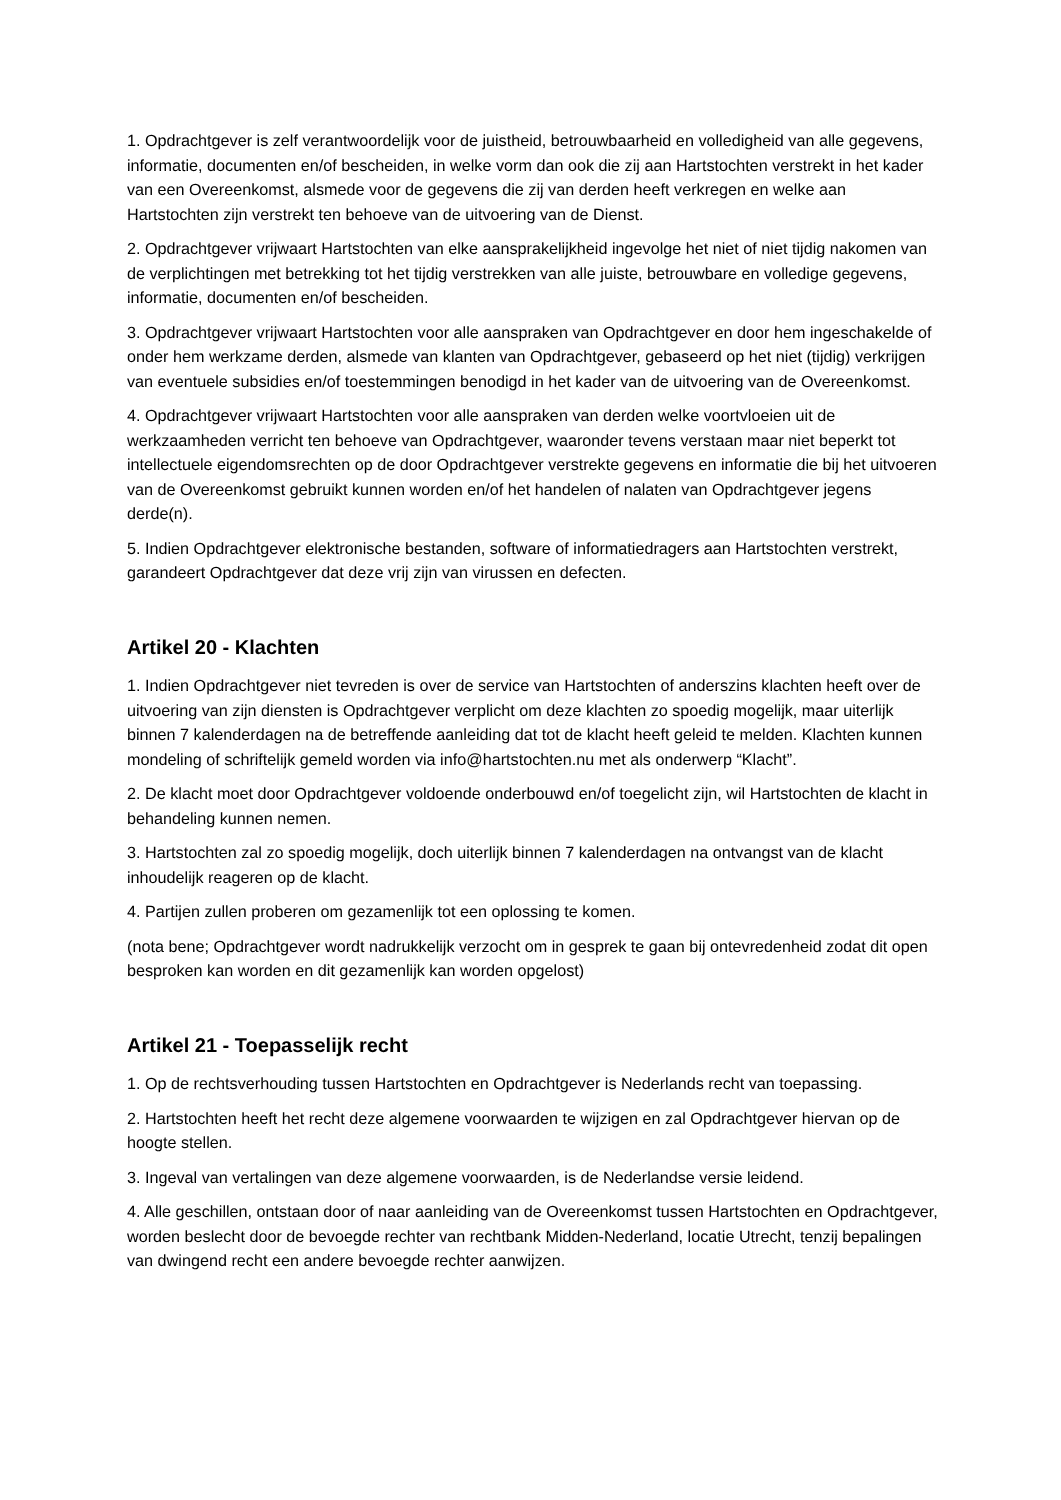1. Opdrachtgever is zelf verantwoordelijk voor de juistheid, betrouwbaarheid en volledigheid van alle gegevens, informatie, documenten en/of bescheiden, in welke vorm dan ook die zij aan Hartstochten verstrekt in het kader van een Overeenkomst, alsmede voor de gegevens die zij van derden heeft verkregen en welke aan Hartstochten zijn verstrekt ten behoeve van de uitvoering van de Dienst.
2. Opdrachtgever vrijwaart Hartstochten van elke aansprakelijkheid ingevolge het niet of niet tijdig nakomen van de verplichtingen met betrekking tot het tijdig verstrekken van alle juiste, betrouwbare en volledige gegevens, informatie, documenten en/of bescheiden.
3. Opdrachtgever vrijwaart Hartstochten voor alle aanspraken van Opdrachtgever en door hem ingeschakelde of onder hem werkzame derden, alsmede van klanten van Opdrachtgever, gebaseerd op het niet (tijdig) verkrijgen van eventuele subsidies en/of toestemmingen benodigd in het kader van de uitvoering van de Overeenkomst.
4. Opdrachtgever vrijwaart Hartstochten voor alle aanspraken van derden welke voortvloeien uit de werkzaamheden verricht ten behoeve van Opdrachtgever, waaronder tevens verstaan maar niet beperkt tot intellectuele eigendomsrechten op de door Opdrachtgever verstrekte gegevens en informatie die bij het uitvoeren van de Overeenkomst gebruikt kunnen worden en/of het handelen of nalaten van Opdrachtgever jegens derde(n).
5. Indien Opdrachtgever elektronische bestanden, software of informatiedragers aan Hartstochten verstrekt, garandeert Opdrachtgever dat deze vrij zijn van virussen en defecten.
Artikel 20 - Klachten
1. Indien Opdrachtgever niet tevreden is over de service van Hartstochten of anderszins klachten heeft over de uitvoering van zijn diensten is Opdrachtgever verplicht om deze klachten zo spoedig mogelijk, maar uiterlijk binnen 7 kalenderdagen na de betreffende aanleiding dat tot de klacht heeft geleid te melden. Klachten kunnen mondeling of schriftelijk gemeld worden via info@hartstochten.nu met als onderwerp “Klacht”.
2. De klacht moet door Opdrachtgever voldoende onderbouwd en/of toegelicht zijn, wil Hartstochten de klacht in behandeling kunnen nemen.
3. Hartstochten zal zo spoedig mogelijk, doch uiterlijk binnen 7 kalenderdagen na ontvangst van de klacht inhoudelijk reageren op de klacht.
4. Partijen zullen proberen om gezamenlijk tot een oplossing te komen.
(nota bene; Opdrachtgever wordt nadrukkelijk verzocht om in gesprek te gaan bij ontevredenheid zodat dit open besproken kan worden en dit gezamenlijk kan worden opgelost)
Artikel 21 - Toepasselijk recht
1. Op de rechtsverhouding tussen Hartstochten en Opdrachtgever is Nederlands recht van toepassing.
2. Hartstochten heeft het recht deze algemene voorwaarden te wijzigen en zal Opdrachtgever hiervan op de hoogte stellen.
3. Ingeval van vertalingen van deze algemene voorwaarden, is de Nederlandse versie leidend.
4. Alle geschillen, ontstaan door of naar aanleiding van de Overeenkomst tussen Hartstochten en Opdrachtgever, worden beslecht door de bevoegde rechter van rechtbank Midden-Nederland, locatie Utrecht, tenzij bepalingen van dwingend recht een andere bevoegde rechter aanwijzen.